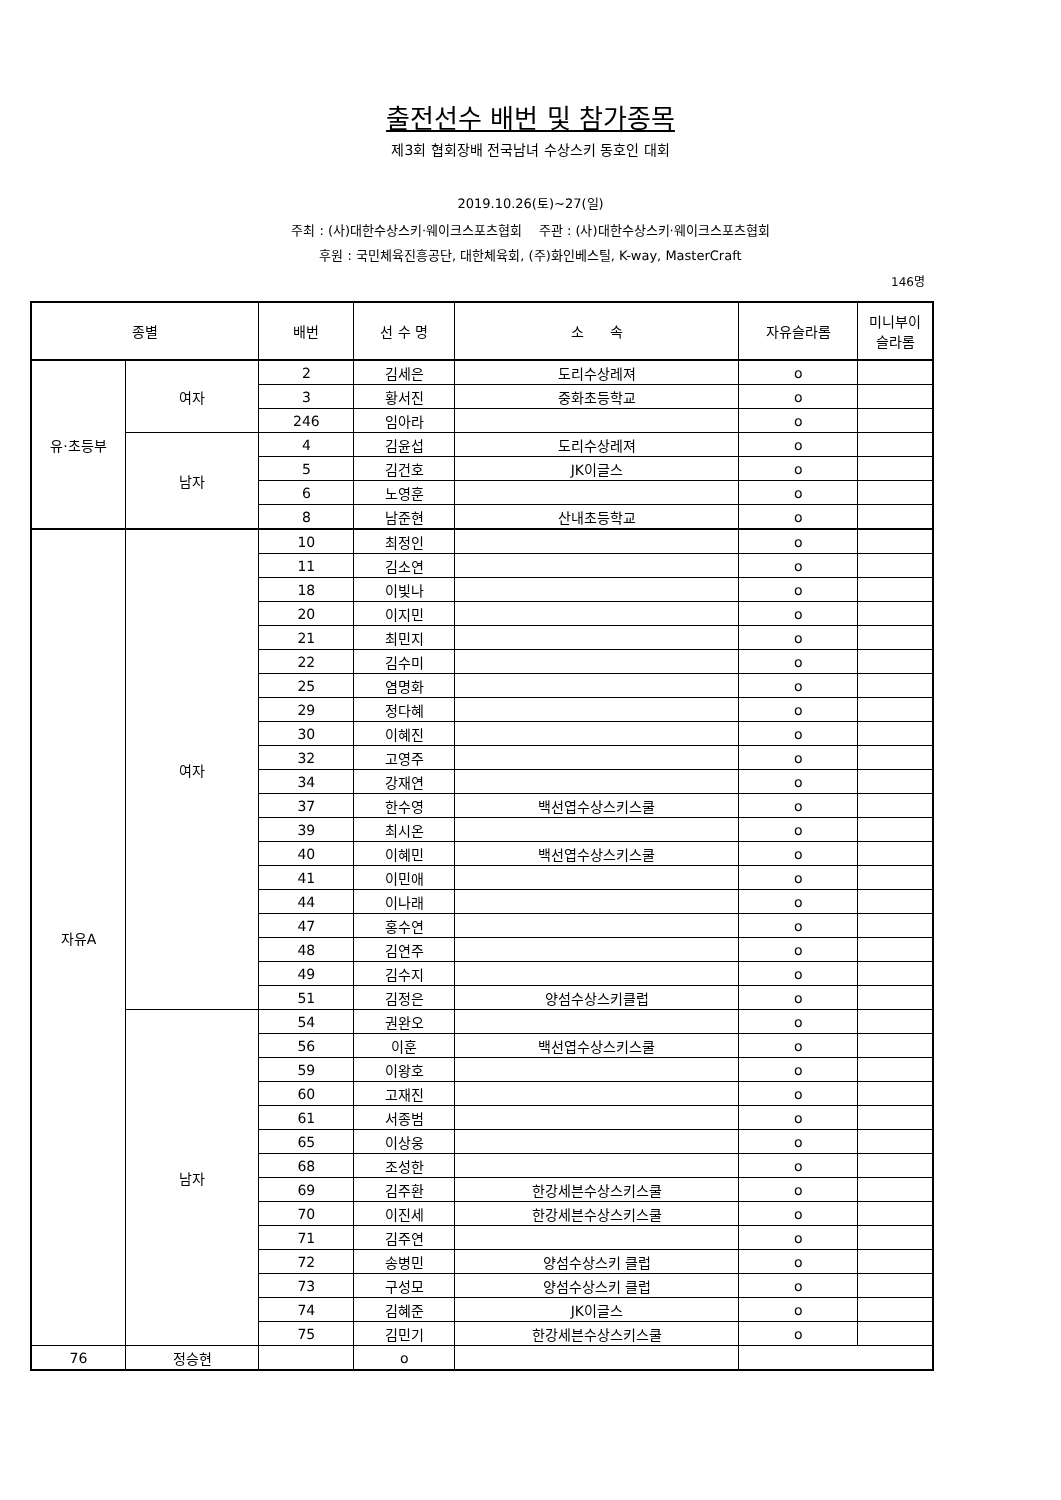출전선수 배번 및 참가종목
제3회 협회장배 전국남녀 수상스키 동호인 대회
2019.10.26(토)~27(일)
주최 : (사)대한수상스키·웨이크스포츠협회 주관 : (사)대한수상스키·웨이크스포츠협회
후원 : 국민체육진흥공단, 대한체육회, (주)화인베스틸, K-way, MasterCraft
146명
| 종별 | | 배번 | 선 수 명 | 소 속 | 자유슬라롬 | 미니부이 슬라롬 |
| --- | --- | --- | --- | --- | --- | --- |
| 유·초등부 | 여자 | 2 | 김세은 | 도리수상레져 | o | |
| | | 3 | 황서진 | 중화초등학교 | o | |
| | | 246 | 임아라 | | o | |
| | 남자 | 4 | 김윤섭 | 도리수상레져 | o | |
| | | 5 | 김건호 | JK이글스 | o | |
| | | 6 | 노영훈 | | o | |
| | | 8 | 남준현 | 산내초등학교 | o | |
| 자유A | 여자 | 10 | 최정인 | | o | |
| | | 11 | 김소연 | | o | |
| | | 18 | 이빛나 | | o | |
| | | 20 | 이지민 | | o | |
| | | 21 | 최민지 | | o | |
| | | 22 | 김수미 | | o | |
| | | 25 | 염명화 | | o | |
| | | 29 | 정다혜 | | o | |
| | | 30 | 이혜진 | | o | |
| | | 32 | 고영주 | | o | |
| | | 34 | 강재연 | | o | |
| | | 37 | 한수영 | 백선엽수상스키스쿨 | o | |
| | | 39 | 최시온 | | o | |
| | | 40 | 이혜민 | 백선엽수상스키스쿨 | o | |
| | | 41 | 이민애 | | o | |
| | | 44 | 이나래 | | o | |
| | | 47 | 홍수연 | | o | |
| | | 48 | 김연주 | | o | |
| | | 49 | 김수지 | | o | |
| | | 51 | 김정은 | 양섬수상스키클럽 | o | |
| | 남자 | 54 | 권완오 | | o | |
| | | 56 | 이훈 | 백선엽수상스키스쿨 | o | |
| | | 59 | 이왕호 | | o | |
| | | 60 | 고재진 | | o | |
| | | 61 | 서종범 | | o | |
| | | 65 | 이상웅 | | o | |
| | | 68 | 조성한 | | o | |
| | | 69 | 김주환 | 한강세븐수상스키스쿨 | o | |
| | | 70 | 이진세 | 한강세븐수상스키스쿨 | o | |
| | | 71 | 김주연 | | o | |
| | | 72 | 송병민 | 양섬수상스키 클럽 | o | |
| | | 73 | 구성모 | 양섬수상스키 클럽 | o | |
| | | 74 | 김혜준 | JK이글스 | o | |
| | | 75 | 김민기 | 한강세븐수상스키스쿨 | o | |
| 76 | 정승현 | | o | | | |